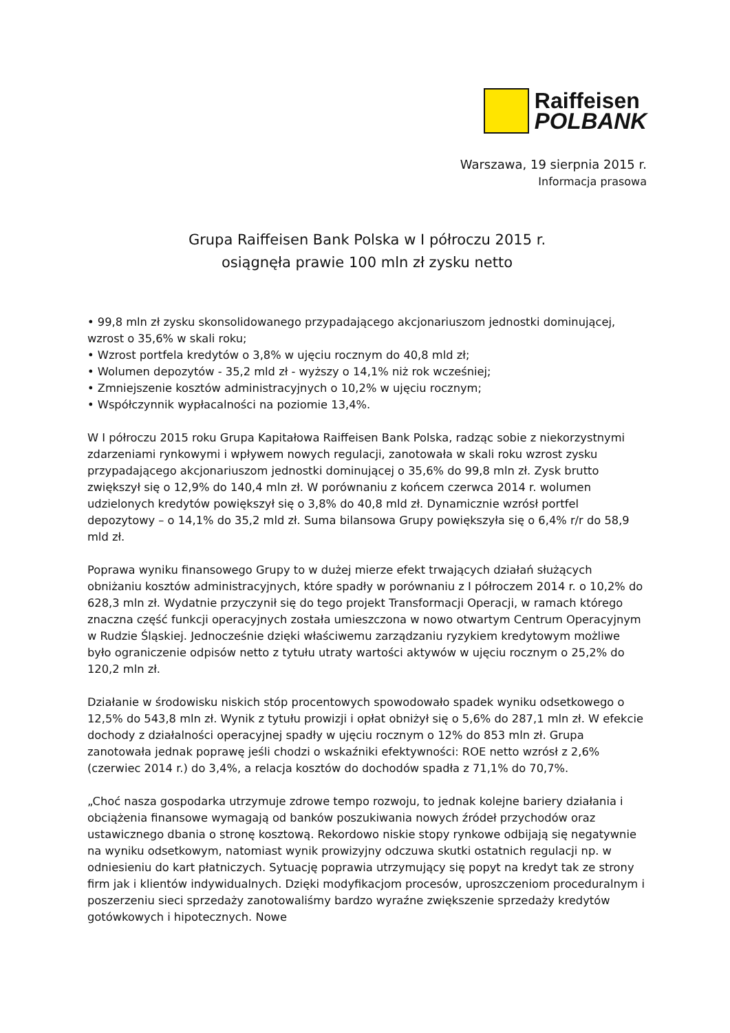Raiffeisen
POLBANK
Warszawa, 19 sierpnia 2015 r.
Informacja prasowa
Grupa Raiffeisen Bank Polska w I półroczu 2015 r.
osiągnęła prawie 100 mln zł zysku netto
• 99,8 mln zł zysku skonsolidowanego przypadającego akcjonariuszom jednostki dominującej, wzrost o 35,6% w skali roku;
• Wzrost portfela kredytów o 3,8% w ujęciu rocznym do 40,8 mld zł;
• Wolumen depozytów - 35,2 mld zł - wyższy o 14,1% niż rok wcześniej;
• Zmniejszenie kosztów administracyjnych o 10,2% w ujęciu rocznym;
• Współczynnik wypłacalności na poziomie 13,4%.
W I półroczu 2015 roku Grupa Kapitałowa Raiffeisen Bank Polska, radząc sobie z niekorzystnymi zdarzeniami rynkowymi i wpływem nowych regulacji, zanotowała w skali roku wzrost zysku przypadającego akcjonariuszom jednostki dominującej o 35,6% do 99,8 mln zł. Zysk brutto zwiększył się o 12,9% do 140,4 mln zł. W porównaniu z końcem czerwca 2014 r. wolumen udzielonych kredytów powiększył się o 3,8% do 40,8 mld zł. Dynamicznie wzrósł portfel depozytowy – o 14,1% do 35,2 mld zł. Suma bilansowa Grupy powiększyła się o 6,4% r/r do 58,9 mld zł.
Poprawa wyniku finansowego Grupy to w dużej mierze efekt trwających działań służących obniżaniu kosztów administracyjnych, które spadły w porównaniu z I półroczem 2014 r. o 10,2% do 628,3 mln zł. Wydatnie przyczynił się do tego projekt Transformacji Operacji, w ramach którego znaczna część funkcji operacyjnych została umieszczona w nowo otwartym Centrum Operacyjnym w Rudzie Śląskiej. Jednocześnie dzięki właściwemu zarządzaniu ryzykiem kredytowym możliwe było ograniczenie odpisów netto z tytułu utraty wartości aktywów w ujęciu rocznym o 25,2% do 120,2 mln zł.
Działanie w środowisku niskich stóp procentowych spowodowało spadek wyniku odsetkowego o 12,5% do 543,8 mln zł. Wynik z tytułu prowizji i opłat obniżył się o 5,6% do 287,1 mln zł. W efekcie dochody z działalności operacyjnej spadły w ujęciu rocznym o 12% do 853 mln zł. Grupa zanotowała jednak poprawę jeśli chodzi o wskaźniki efektywności: ROE netto wzrósł z 2,6% (czerwiec 2014 r.) do 3,4%, a relacja kosztów do dochodów spadła z 71,1% do 70,7%.
„Choć nasza gospodarka utrzymuje zdrowe tempo rozwoju, to jednak kolejne bariery działania i obciążenia finansowe wymagają od banków poszukiwania nowych źródeł przychodów oraz ustawicznego dbania o stronę kosztową. Rekordowo niskie stopy rynkowe odbijają się negatywnie na wyniku odsetkowym, natomiast wynik prowizyjny odczuwa skutki ostatnich regulacji np. w odniesieniu do kart płatniczych. Sytuację poprawia utrzymujący się popyt na kredyt tak ze strony firm jak i klientów indywidualnych. Dzięki modyfikacjom procesów, uproszczeniom proceduralnym i poszerzeniu sieci sprzedaży zanotowaliśmy bardzo wyraźne zwiększenie sprzedaży kredytów gotówkowych i hipotecznych. Nowe